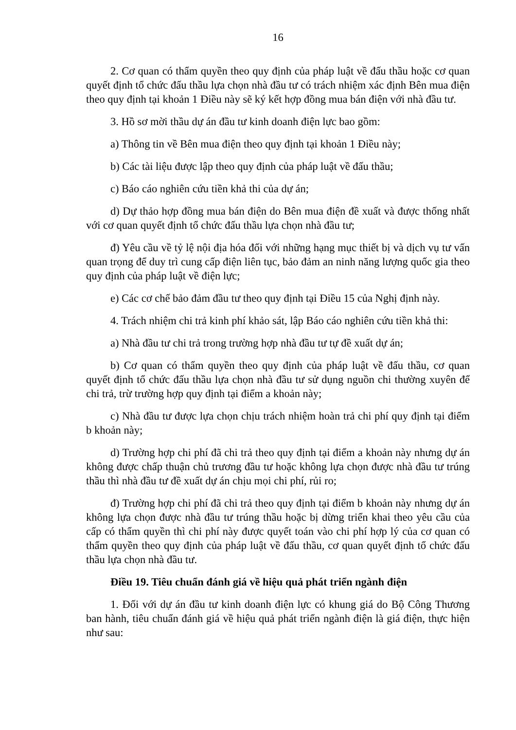16
2. Cơ quan có thẩm quyền theo quy định của pháp luật về đấu thầu hoặc cơ quan quyết định tổ chức đấu thầu lựa chọn nhà đầu tư có trách nhiệm xác định Bên mua điện theo quy định tại khoản 1 Điều này sẽ ký kết hợp đồng mua bán điện với nhà đầu tư.
3. Hồ sơ mời thầu dự án đầu tư kinh doanh điện lực bao gồm:
a) Thông tin về Bên mua điện theo quy định tại khoản 1 Điều này;
b) Các tài liệu được lập theo quy định của pháp luật về đấu thầu;
c) Báo cáo nghiên cứu tiền khả thi của dự án;
d) Dự thảo hợp đồng mua bán điện do Bên mua điện đề xuất và được thống nhất với cơ quan quyết định tổ chức đấu thầu lựa chọn nhà đầu tư;
đ) Yêu cầu về tỷ lệ nội địa hóa đối với những hạng mục thiết bị và dịch vụ tư vấn quan trọng để duy trì cung cấp điện liên tục, bảo đảm an ninh năng lượng quốc gia theo quy định của pháp luật về điện lực;
e) Các cơ chế bảo đảm đầu tư theo quy định tại Điều 15 của Nghị định này.
4. Trách nhiệm chi trả kinh phí khảo sát, lập Báo cáo nghiên cứu tiền khả thi:
a) Nhà đầu tư chi trả trong trường hợp nhà đầu tư tự đề xuất dự án;
b) Cơ quan có thẩm quyền theo quy định của pháp luật về đấu thầu, cơ quan quyết định tổ chức đấu thầu lựa chọn nhà đầu tư sử dụng nguồn chi thường xuyên để chi trả, trừ trường hợp quy định tại điểm a khoản này;
c) Nhà đầu tư được lựa chọn chịu trách nhiệm hoàn trả chi phí quy định tại điểm b khoản này;
d) Trường hợp chi phí đã chi trả theo quy định tại điểm a khoản này nhưng dự án không được chấp thuận chủ trương đầu tư hoặc không lựa chọn được nhà đầu tư trúng thầu thì nhà đầu tư đề xuất dự án chịu mọi chi phí, rủi ro;
đ) Trường hợp chi phí đã chi trả theo quy định tại điểm b khoản này nhưng dự án không lựa chọn được nhà đầu tư trúng thầu hoặc bị dừng triển khai theo yêu cầu của cấp có thẩm quyền thì chi phí này được quyết toán vào chi phí hợp lý của cơ quan có thẩm quyền theo quy định của pháp luật về đấu thầu, cơ quan quyết định tổ chức đấu thầu lựa chọn nhà đầu tư.
Điều 19. Tiêu chuẩn đánh giá về hiệu quả phát triển ngành điện
1. Đối với dự án đầu tư kinh doanh điện lực có khung giá do Bộ Công Thương ban hành, tiêu chuẩn đánh giá về hiệu quả phát triển ngành điện là giá điện, thực hiện như sau: